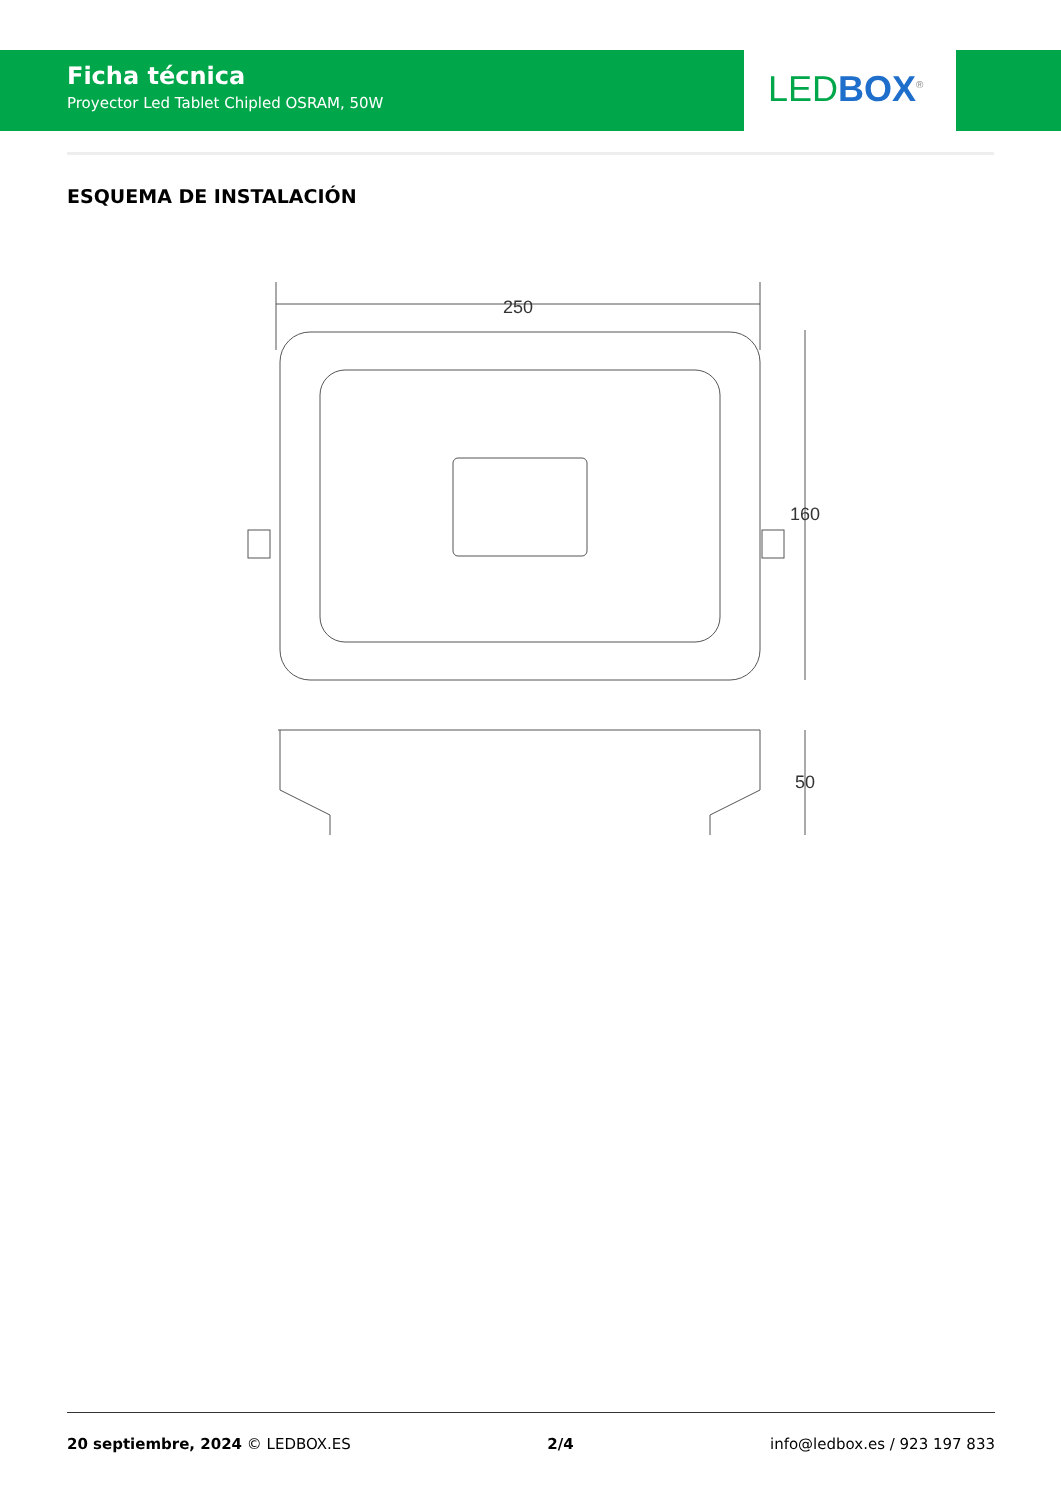Ficha técnica
Proyector Led Tablet Chipled OSRAM, 50W
LED BOX<sup>®</sup>
ESQUEMA DE INSTALACIÓN
250
160
50
20 septiembre, 2024 © LEDBOX.ES 2/4 info@ledbox.es / 923 197 833